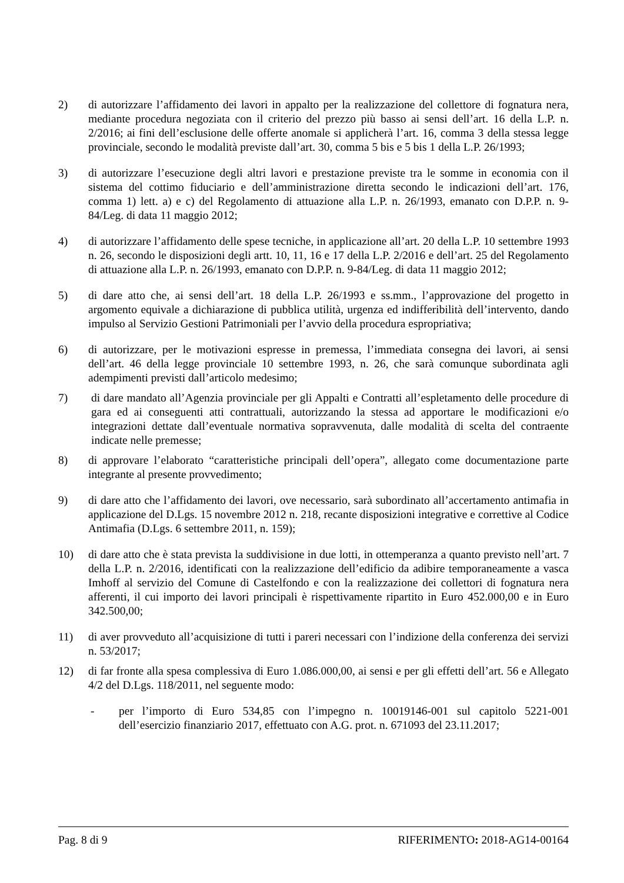2) di autorizzare l’affidamento dei lavori in appalto per la realizzazione del collettore di fognatura nera, mediante procedura negoziata con il criterio del prezzo più basso ai sensi dell’art. 16 della L.P. n. 2/2016; ai fini dell’esclusione delle offerte anomale si applicherà l’art. 16, comma 3 della stessa legge provinciale, secondo le modalità previste dall’art. 30, comma 5 bis e 5 bis 1 della L.P. 26/1993;
3) di autorizzare l’esecuzione degli altri lavori e prestazione previste tra le somme in economia con il sistema del cottimo fiduciario e dell’amministrazione diretta secondo le indicazioni dell’art. 176, comma 1) lett. a) e c) del Regolamento di attuazione alla L.P. n. 26/1993, emanato con D.P.P. n. 9-84/Leg. di data 11 maggio 2012;
4) di autorizzare l’affidamento delle spese tecniche, in applicazione all’art. 20 della L.P. 10 settembre 1993 n. 26, secondo le disposizioni degli artt. 10, 11, 16 e 17 della L.P. 2/2016 e dell’art. 25 del Regolamento di attuazione alla L.P. n. 26/1993, emanato con D.P.P. n. 9-84/Leg. di data 11 maggio 2012;
5) di dare atto che, ai sensi dell’art. 18 della L.P. 26/1993 e ss.mm., l’approvazione del progetto in argomento equivale a dichiarazione di pubblica utilità, urgenza ed indifferibilità dell’intervento, dando impulso al Servizio Gestioni Patrimoniali per l’avvio della procedura espropriativa;
6) di autorizzare, per le motivazioni espresse in premessa, l’immediata consegna dei lavori, ai sensi dell’art. 46 della legge provinciale 10 settembre 1993, n. 26, che sarà comunque subordinata agli adempimenti previsti dall’articolo medesimo;
7) di dare mandato all’Agenzia provinciale per gli Appalti e Contratti all’espletamento delle procedure di gara ed ai conseguenti atti contrattuali, autorizzando la stessa ad apportare le modificazioni e/o integrazioni dettate dall’eventuale normativa sopravvenuta, dalle modalità di scelta del contraente indicate nelle premesse;
8) di approvare l’elaborato “caratteristiche principali dell’opera”, allegato come documentazione parte integrante al presente provvedimento;
9) di dare atto che l’affidamento dei lavori, ove necessario, sarà subordinato all’accertamento antimafia in applicazione del D.Lgs. 15 novembre 2012 n. 218, recante disposizioni integrative e correttive al Codice Antimafia (D.Lgs. 6 settembre 2011, n. 159);
10) di dare atto che è stata prevista la suddivisione in due lotti, in ottemperanza a quanto previsto nell’art. 7 della L.P. n. 2/2016, identificati con la realizzazione dell’edificio da adibire temporaneamente a vasca Imhoff al servizio del Comune di Castelfondo e con la realizzazione dei collettori di fognatura nera afferenti, il cui importo dei lavori principali è rispettivamente ripartito in Euro 452.000,00 e in Euro 342.500,00;
11) di aver provveduto all’acquisizione di tutti i pareri necessari con l’indizione della conferenza dei servizi n. 53/2017;
12) di far fronte alla spesa complessiva di Euro 1.086.000,00, ai sensi e per gli effetti dell’art. 56 e Allegato 4/2 del D.Lgs. 118/2011, nel seguente modo:
- per l’importo di Euro 534,85 con l’impegno n. 10019146-001 sul capitolo 5221-001 dell’esercizio finanziario 2017, effettuato con A.G. prot. n. 671093 del 23.11.2017;
Pag. 8 di 9 RIFERIMENTO: 2018-AG14-00164